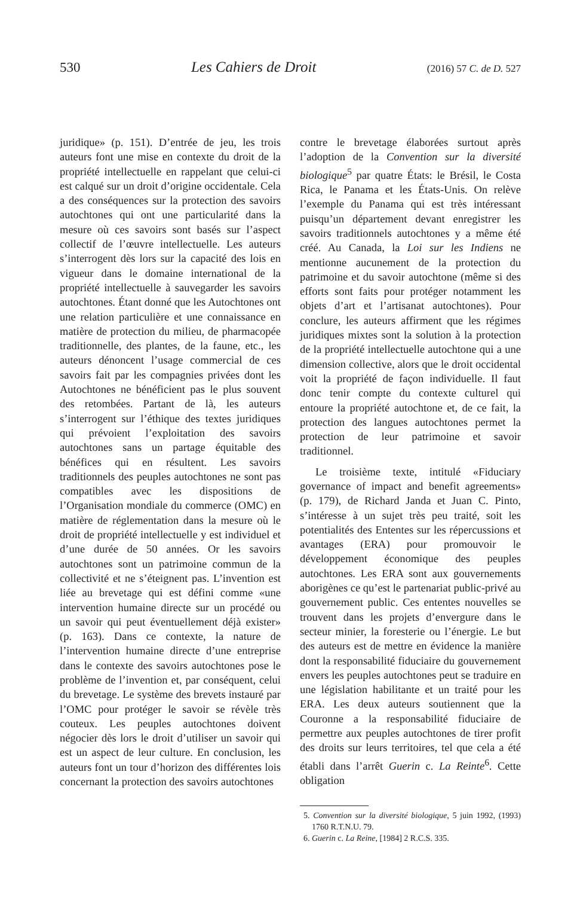530 Les Cahiers de Droit (2016) 57 C. de D. 527
juridique» (p. 151). D’entrée de jeu, les trois auteurs font une mise en contexte du droit de la propriété intellectuelle en rappelant que celui-ci est calqué sur un droit d’origine occidentale. Cela a des conséquences sur la protection des savoirs autochtones qui ont une particularité dans la mesure où ces savoirs sont basés sur l’aspect collectif de l’œuvre intellectuelle. Les auteurs s’interrogent dès lors sur la capacité des lois en vigueur dans le domaine international de la propriété intellectuelle à sauvegarder les savoirs autochtones. Étant donné que les Autochtones ont une relation particulière et une connaissance en matière de protection du milieu, de pharmacopée traditionnelle, des plantes, de la faune, etc., les auteurs dénoncent l’usage commercial de ces savoirs fait par les compagnies privées dont les Autochtones ne bénéficient pas le plus souvent des retombées. Partant de là, les auteurs s’interrogent sur l’éthique des textes juridiques qui prévoient l’exploitation des savoirs autochtones sans un partage équitable des bénéfices qui en résultent. Les savoirs traditionnels des peuples autochtones ne sont pas compatibles avec les dispositions de l’Organisation mondiale du commerce (OMC) en matière de réglementation dans la mesure où le droit de propriété intellectuelle y est individuel et d’une durée de 50 années. Or les savoirs autochtones sont un patrimoine commun de la collectivité et ne s’éteignent pas. L’invention est liée au brevetage qui est défini comme «une intervention humaine directe sur un procédé ou un savoir qui peut éventuellement déjà exister» (p. 163). Dans ce contexte, la nature de l’intervention humaine directe d’une entreprise dans le contexte des savoirs autochtones pose le problème de l’invention et, par conséquent, celui du brevetage. Le système des brevets instauré par l’OMC pour protéger le savoir se révèle très couteux. Les peuples autochtones doivent négocier dès lors le droit d’utiliser un savoir qui est un aspect de leur culture. En conclusion, les auteurs font un tour d’horizon des différentes lois concernant la protection des savoirs autochtones
contre le brevetage élaborées surtout après l’adoption de la Convention sur la diversité biologique<sup>5</sup> par quatre États: le Brésil, le Costa Rica, le Panama et les États-Unis. On relève l’exemple du Panama qui est très intéressant puisqu’un département devant enregistrer les savoirs traditionnels autochtones y a même été créé. Au Canada, la Loi sur les Indiens ne mentionne aucunement de la protection du patrimoine et du savoir autochtone (même si des efforts sont faits pour protéger notamment les objets d’art et l’artisanat autochtones). Pour conclure, les auteurs affirment que les régimes juridiques mixtes sont la solution à la protection de la propriété intellectuelle autochtone qui a une dimension collective, alors que le droit occidental voit la propriété de façon individuelle. Il faut donc tenir compte du contexte culturel qui entoure la propriété autochtone et, de ce fait, la protection des langues autochtones permet la protection de leur patrimoine et savoir traditionnel.
Le troisième texte, intitulé «Fiduciary governance of impact and benefit agreements» (p. 179), de Richard Janda et Juan C. Pinto, s’intéresse à un sujet très peu traité, soit les potentialités des Ententes sur les répercussions et avantages (ERA) pour promouvoir le développement économique des peuples autochtones. Les ERA sont aux gouvernements aborigènes ce qu’est le partenariat public-privé au gouvernement public. Ces ententes nouvelles se trouvent dans les projets d’envergure dans le secteur minier, la foresterie ou l’énergie. Le but des auteurs est de mettre en évidence la manière dont la responsabilité fiduciaire du gouvernement envers les peuples autochtones peut se traduire en une législation habilitante et un traité pour les ERA. Les deux auteurs soutiennent que la Couronne a la responsabilité fiduciaire de permettre aux peuples autochtones de tirer profit des droits sur leurs territoires, tel que cela a été établi dans l’arrêt Guerin c. La Reinte<sup>6</sup>. Cette obligation
5. Convention sur la diversité biologique, 5 juin 1992, (1993) 1760 R.T.N.U. 79.
6. Guerin c. La Reine, [1984] 2 R.C.S. 335.